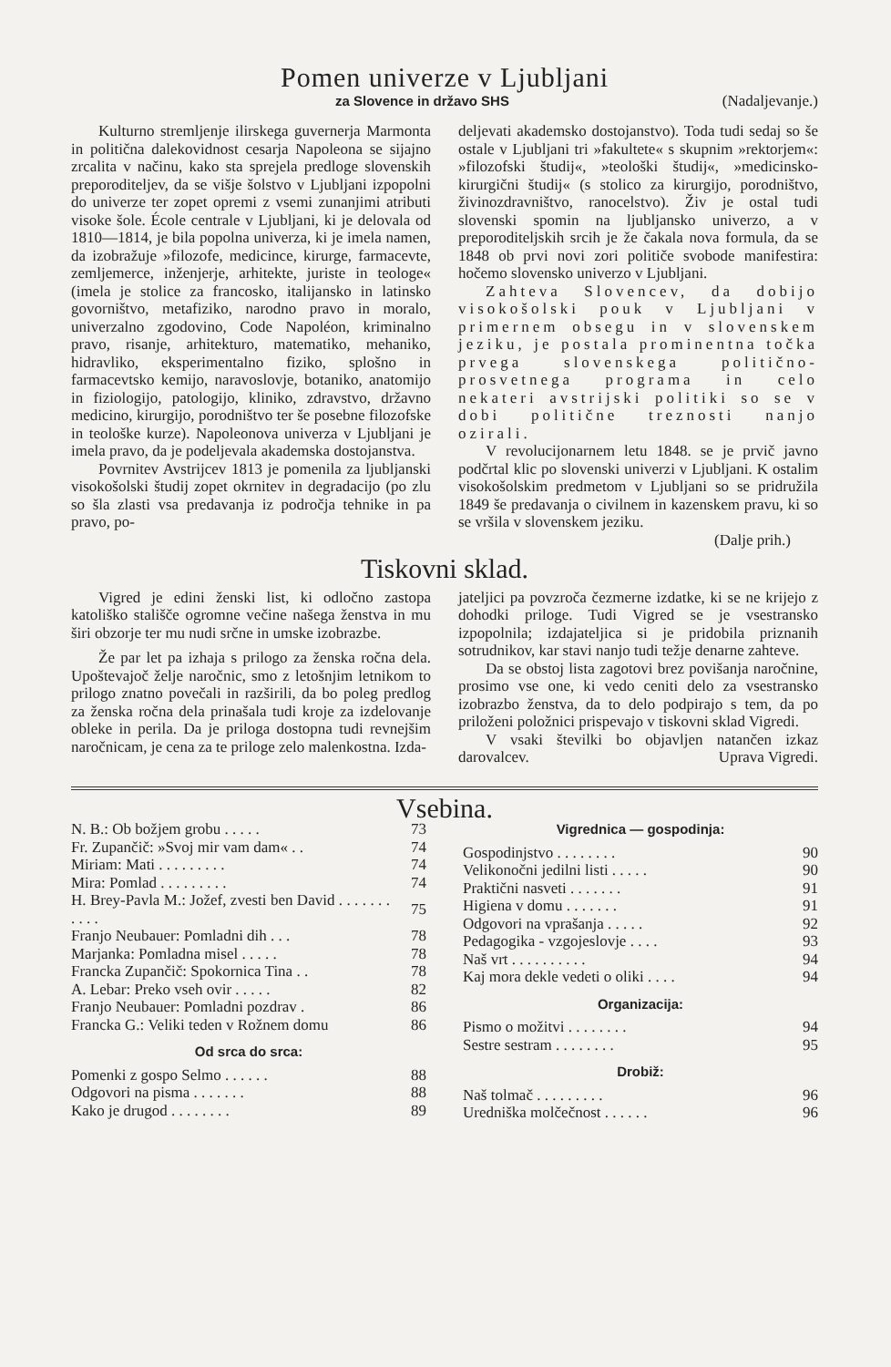Pomen univerze v Ljubljani
za Slovence in državo SHS (Nadaljevanje.)
Kulturno stremljenje ilirskega guvernerja Marmonta in politična dalekovidnost cesarja Napoleona se sijajno zrcalita v načinu, kako sta sprejela predloge slovenskih preporoditeljev, da se višje šolstvo v Ljubljani izpopolni do univerze ter zopet opremi z vsemi zunanjimi atributi visoke šole. École centrale v Ljubljani, ki je delovala od 1810—1814, je bila popolna univerza, ki je imela namen, da izobražuje »filozofe, medicince, kirurge, farmacevte, zemljemerce, inženjerje, arhitekte, juriste in teologe« (imela je stolice za francosko, italijansko in latinsko govorništvo, metafiziko, narodno pravo in moralo, univerzalno zgodovino, Code Napoléon, kriminalno pravo, risanje, arhitekturo, matematiko, mehaniko, hidravliko, eksperimentalno fiziko, splošno in farmacevtsko kemijo, naravoslovje, botaniko, anatomijo in fiziologijo, patologijo, kliniko, zdravstvo, državno medicino, kirurgijo, porodništvo ter še posebne filozofske in teološke kurze). Napoleonova univerza v Ljubljani je imela pravo, da je podeljevala akademska dostojanstva.
Povrnitev Avstrijcev 1813 je pomenila za ljubljanski visokošolski študij zopet okrnitev in degradacijo (po zlu so šla zlasti vsa predavanja iz področja tehnike in pa pravo, po-
deljevati akademsko dostojanstvo). Toda tudi sedaj so še ostale v Ljubljani tri »fakultete« s skupnim »rektorjem«: »filozofski študij«, »teološki študij«, »medicinsko-kirurgični študij« (s stolico za kirurgijo, porodništvo, živinozdravništvo, ranocelstvo). Živ je ostal tudi slovenski spomin na ljubljansko univerzo, a v preporoditeljskih srcih je že čakala nova formula, da se 1848 ob prvi novi zori političe svobode manifestira: hočemo slovensko univerzo v Ljubljani.
Zahteva Slovencev, da dobijo visokošolski pouk v Ljubljani v primernem obsegu in v slovenskem jeziku, je postala prominentna točka prvega slovenskega politično-prosvetnega programa in celo nekateri avstrijski politiki so se v dobi politične treznosti nanjo ozirali.
V revolucijonarnem letu 1848. se je prvič javno podčrtal klic po slovenski univerzi v Ljubljani. K ostalim visokošolskim predmetom v Ljubljani so se pridružila 1849 še predavanja o civilnem in kazenskem pravu, ki so se vršila v slovenskem jeziku.
(Dalje prih.)
Tiskovni sklad.
Vigred je edini ženski list, ki odločno zastopa katoliško stališče ogromne večine našega ženstva in mu širi obzorje ter mu nudi srčne in umske izobrazbe.
Že par let pa izhaja s prilogo za ženska ročna dela. Upoštevajoč želje naročnic, smo z letošnjim letnikom to prilogo znatno povečali in razširili, da bo poleg predlog za ženska ročna dela prinašala tudi kroje za izdelovanje obleke in perila. Da je priloga dostopna tudi revnejšim naročnicam, je cena za te priloge zelo malenkostna. Izda-
jateljici pa povzroča čezmerne izdatke, ki se ne krijejo z dohodki priloge. Tudi Vigred se je vsestransko izpopolnila; izdajateljica si je pridobila priznanih sotrudnikov, kar stavi nanjo tudi težje denarne zahteve.
Da se obstoj lista zagotovi brez povišanja naročnine, prosimo vse one, ki vedo ceniti delo za vsestransko izobrazbo ženstva, da to delo podpirajo s tem, da po priloženi položnici prispevajo v tiskovni sklad Vigredi.
V vsaki številki bo objavljen natančen izkaz darovalcev. Uprava Vigredi.
Vsebina.
| N. B.: Ob božjem grobu . . . . . | 73 |
| Fr. Zupančič: »Svoj mir vam dam« . . | 74 |
| Miriam: Mati . . . . . . . . . | 74 |
| Mira: Pomlad . . . . . . . . . | 74 |
| H. Brey-Pavla M.: Jožef, zvesti ben David . . . . . . . . . . . | 75 |
| Franjo Neubauer: Pomladni dih . . . | 78 |
| Marjanka: Pomladna misel . . . . . | 78 |
| Francka Zupančič: Spokornica Tina . . | 78 |
| A. Lebar: Preko vseh ovir . . . . . | 82 |
| Franjo Neubauer: Pomladni pozdrav . | 86 |
| Francka G.: Veliki teden v Rožnem domu | 86 |
| Od srca do srca: | |
| Pomenki z gospo Selmo . . . . . . | 88 |
| Odgovori na pisma . . . . . . . | 88 |
| Kako je drugod . . . . . . . . | 89 |
| Vigrednica — gospodinja: | |
| Gospodinjstvo . . . . . . . . | 90 |
| Velikonočni jedilni listi . . . . . | 90 |
| Praktični nasveti . . . . . . . | 91 |
| Higiena v domu . . . . . . . | 91 |
| Odgovori na vprašanja . . . . . | 92 |
| Pedagogika - vzgojeslovje . . . . | 93 |
| Naš vrt . . . . . . . . . . | 94 |
| Kaj mora dekle vedeti o oliki . . . . | 94 |
| Organizacija: | |
| Pismo o možitvi . . . . . . . . | 94 |
| Sestre sestram . . . . . . . . | 95 |
| Drobiž: | |
| Naš tolmač . . . . . . . . . | 96 |
| Uredniška molčečnost . . . . . . | 96 |